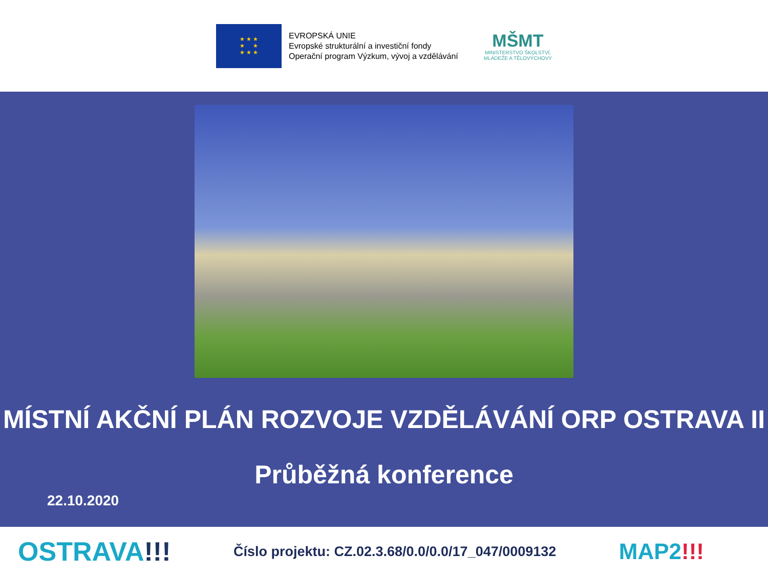★ ★ ★
★ ★
★ ★ ★
EVROPSKÁ UNIE
Evropské strukturální a investiční fondy
Operační program Výzkum, vývoj a vzdělávání
MŠMT
MINISTERSTVO ŠKOLSTVÍ,
MLÁDEŽE A TĚLOVÝCHOVY
MÍSTNÍ AKČNÍ PLÁN ROZVOJE VZDĚLÁVÁNÍ ORP OSTRAVA II
Průběžná konference
22.10.2020
OSTRAVA!!!
Číslo projektu: CZ.02.3.68/0.0/0.0/17_047/0009132
MAP2!!!